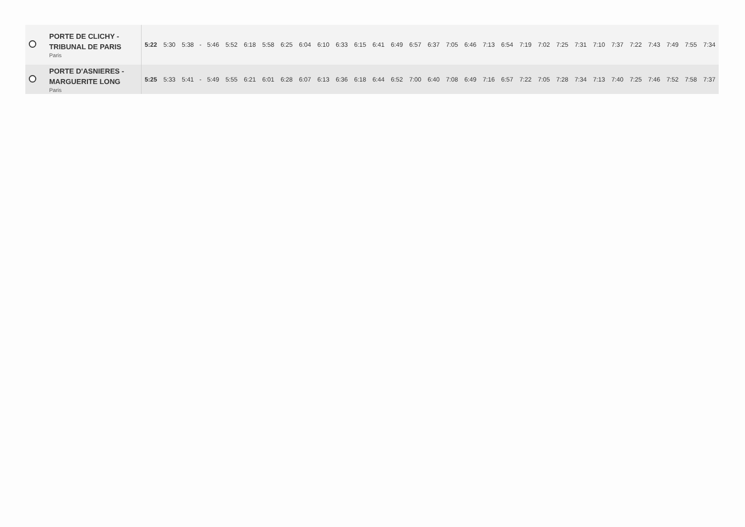| | PORTE DE CLICHY - TRIBUNAL DE PARIS Paris | 5:22 | 5:30 | 5:38 | - | 5:46 | 5:52 | 6:18 | 5:58 | 6:25 | 6:04 | 6:10 | 6:33 | 6:15 | 6:41 | 6:49 | 6:57 | 6:37 | 7:05 | 6:46 | 7:13 | 6:54 | 7:19 | 7:02 | 7:25 | 7:31 | 7:10 | 7:37 | 7:22 | 7:43 | 7:49 | 7:55 | 7:34 |
| | PORTE D'ASNIERES - MARGUERITE LONG Paris | 5:25 | 5:33 | 5:41 | - | 5:49 | 5:55 | 6:21 | 6:01 | 6:28 | 6:07 | 6:13 | 6:36 | 6:18 | 6:44 | 6:52 | 7:00 | 6:40 | 7:08 | 6:49 | 7:16 | 6:57 | 7:22 | 7:05 | 7:28 | 7:34 | 7:13 | 7:40 | 7:25 | 7:46 | 7:52 | 7:58 | 7:37 |